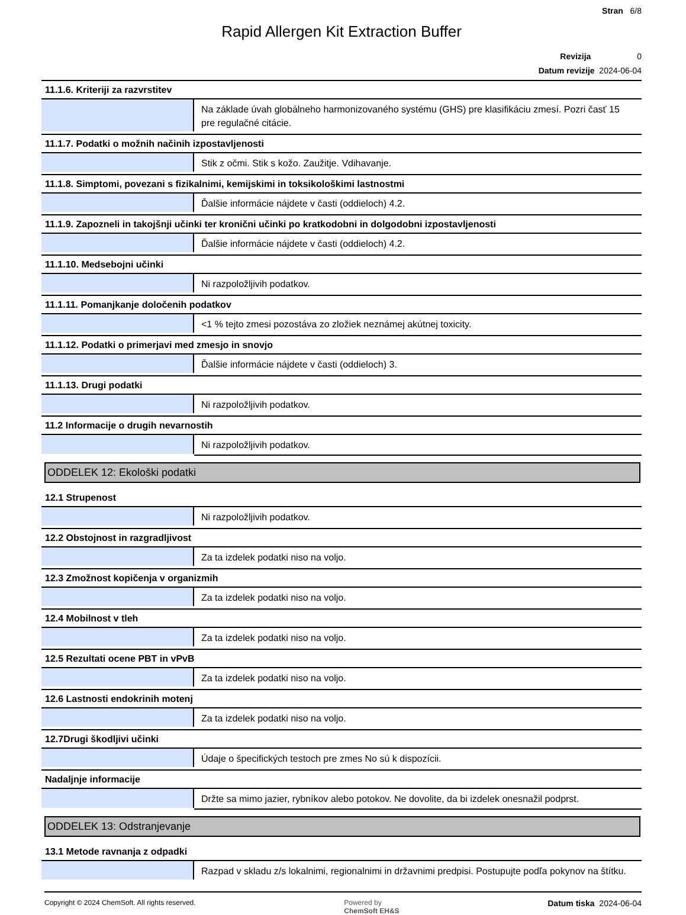Stran 6/8
Rapid Allergen Kit Extraction Buffer
Revizija 0
Datum revizije 2024-06-04
11.1.6. Kriteriji za razvrstitev
| | Na základe úvah globálneho harmonizovaného systému (GHS) pre klasifikáciu zmesí. Pozri časť 15 pre regulačné citácie. |
11.1.7. Podatki o možnih načinih izpostavljenosti
| | Stik z očmi. Stik s kožo. Zaužitje. Vdihavanje. |
11.1.8. Simptomi, povezani s fizikalnimi, kemijskimi in toksikološkimi lastnostmi
| | Ďalšie informácie nájdete v časti (oddieloch) 4.2. |
11.1.9. Zapozneli in takojšnji učinki ter kronični učinki po kratkodobni in dolgodobni izpostavljenosti
| | Ďalšie informácie nájdete v časti (oddieloch) 4.2. |
11.1.10. Medsebojni učinki
| | Ni razpoložljivih podatkov. |
11.1.11. Pomanjkanje določenih podatkov
| | <1 % tejto zmesi pozostáva zo zložiek neznámej akútnej toxicity. |
11.1.12. Podatki o primerjavi med zmesjo in snovjo
| | Ďalšie informácie nájdete v časti (oddieloch) 3. |
11.1.13. Drugi podatki
| | Ni razpoložljivih podatkov. |
11.2 Informacije o drugih nevarnostih
| | Ni razpoložljivih podatkov. |
ODDELEK 12: Ekološki podatki
12.1 Strupenost
| | Ni razpoložljivih podatkov. |
12.2 Obstojnost in razgradljivost
| | Za ta izdelek podatki niso na voljo. |
12.3 Zmožnost kopičenja v organizmih
| | Za ta izdelek podatki niso na voljo. |
12.4 Mobilnost v tleh
| | Za ta izdelek podatki niso na voljo. |
12.5 Rezultati ocene PBT in vPvB
| | Za ta izdelek podatki niso na voljo. |
12.6 Lastnosti endokrinih motenj
| | Za ta izdelek podatki niso na voljo. |
12.7Drugi škodljivi učinki
| | Údaje o špecifických testoch pre zmes No sú k dispozícii. |
Nadaljnje informacije
| | Držte sa mimo jazier, rybníkov alebo potokov. Ne dovolite, da bi izdelek onesnažil podprst. |
ODDELEK 13: Odstranjevanje
13.1 Metode ravnanja z odpadki
| | Razpad v skladu z/s lokalnimi, regionalnimi in državnimi predpisi. Postupujte podľa pokynov na štítku. |
Copyright © 2024 ChemSoft. All rights reserved. Powered by
ChemSoft EH&S Datum tiska 2024-06-04